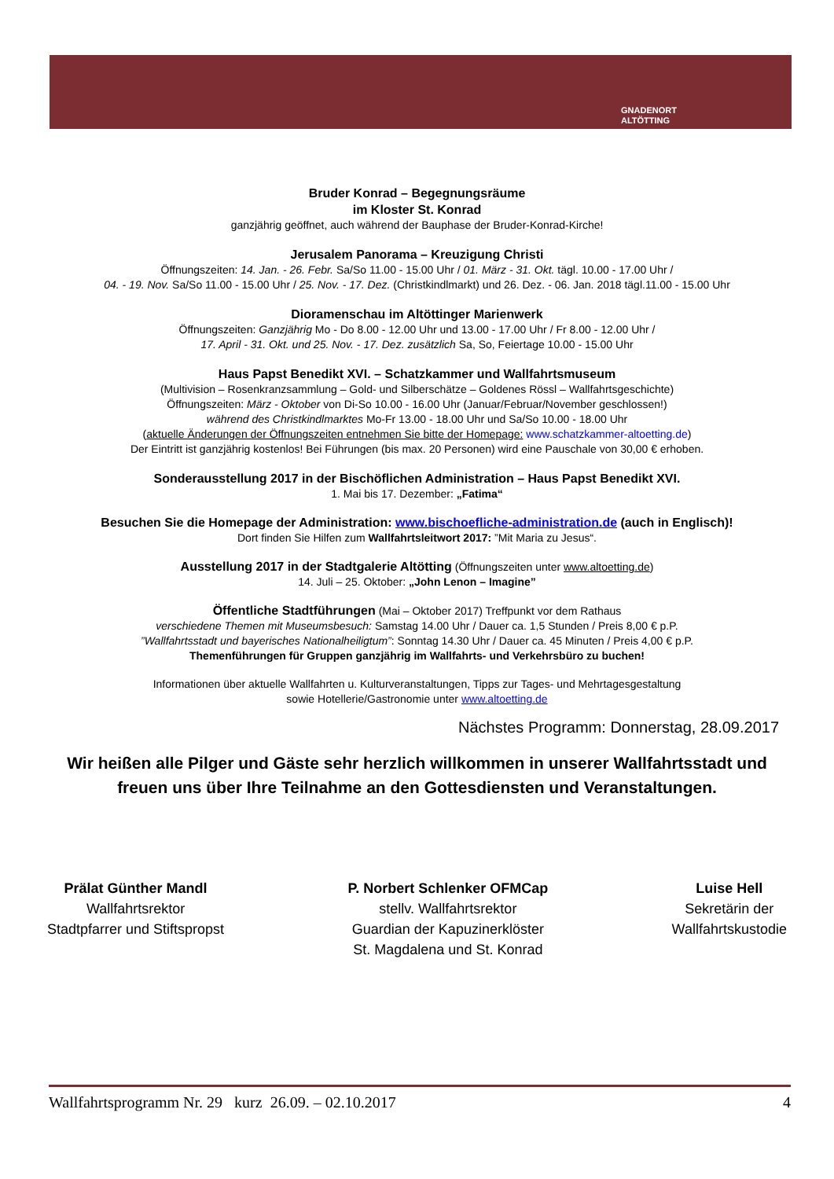GNADENORT
ALTÖTTING
Bruder Konrad – Begegnungsräume
im Kloster St. Konrad
ganzjährig geöffnet, auch während der Bauphase der Bruder-Konrad-Kirche!
Jerusalem Panorama – Kreuzigung Christi
Öffnungszeiten: 14. Jan. - 26. Febr. Sa/So 11.00 - 15.00 Uhr / 01. März - 31. Okt. tägl. 10.00 - 17.00 Uhr /
04. - 19. Nov. Sa/So 11.00 - 15.00 Uhr / 25. Nov. - 17. Dez. (Christkindlmarkt) und 26. Dez. - 06. Jan. 2018 tägl.11.00 - 15.00 Uhr
Dioramenschau im Altöttinger Marienwerk
Öffnungszeiten: Ganzjährig Mo - Do 8.00 - 12.00 Uhr und 13.00 - 17.00 Uhr / Fr 8.00 - 12.00 Uhr /
17. April - 31. Okt. und 25. Nov. - 17. Dez. zusätzlich Sa, So, Feiertage 10.00 - 15.00 Uhr
Haus Papst Benedikt XVI. – Schatzkammer und Wallfahrtsmuseum
(Multivision – Rosenkranzsammlung – Gold- und Silberschätze – Goldenes Rössl – Wallfahrtsgeschichte)
Öffnungszeiten: März - Oktober von Di-So 10.00 - 16.00 Uhr (Januar/Februar/November geschlossen!)
während des Christkindlmarktes Mo-Fr 13.00 - 18.00 Uhr und Sa/So 10.00 - 18.00 Uhr
(aktuelle Änderungen der Öffnungszeiten entnehmen Sie bitte der Homepage: www.schatzkammer-altoetting.de)
Der Eintritt ist ganzjährig kostenlos! Bei Führungen (bis max. 20 Personen) wird eine Pauschale von 30,00 € erhoben.
Sonderausstellung 2017 in der Bischöflichen Administration – Haus Papst Benedikt XVI.
1. Mai bis 17. Dezember: „Fatima“
Besuchen Sie die Homepage der Administration: www.bischoefliche-administration.de (auch in Englisch)!
Dort finden Sie Hilfen zum Wallfahrtsleitwort 2017: ”Mit Maria zu Jesus“.
Ausstellung 2017 in der Stadtgalerie Altötting (Öffnungszeiten unter www.altoetting.de)
14. Juli – 25. Oktober: „John Lenon – Imagine”
Öffentliche Stadtführungen (Mai – Oktober 2017) Treffpunkt vor dem Rathaus
verschiedene Themen mit Museumsbesuch: Samstag 14.00 Uhr / Dauer ca. 1,5 Stunden / Preis 8,00 € p.P.
”Wallfahrtsstadt und bayerisches Nationalheiligtum”: Sonntag 14.30 Uhr / Dauer ca. 45 Minuten / Preis 4,00 € p.P.
Themenführungen für Gruppen ganzjährig im Wallfahrts- und Verkehrsbüro zu buchen!
Informationen über aktuelle Wallfahrten u. Kulturveranstaltungen, Tipps zur Tages- und Mehrtagesgestaltung
sowie Hotellerie/Gastronomie unter www.altoetting.de
Nächstes Programm: Donnerstag, 28.09.2017
Wir heißen alle Pilger und Gäste sehr herzlich willkommen in unserer Wallfahrtsstadt und freuen uns über Ihre Teilnahme an den Gottesdiensten und Veranstaltungen.
Prälat Günther Mandl
Wallfahrtsrektor
Stadtpfarrer und Stiftspropst
P. Norbert Schlenker OFMCap
stellv. Wallfahrtsrektor
Guardian der Kapuzinerklöster
St. Magdalena und St. Konrad
Luise Hell
Sekretärin der
Wallfahrtskustodie
Wallfahrtsprogramm Nr. 29 kurz 26.09. – 02.10.2017 4